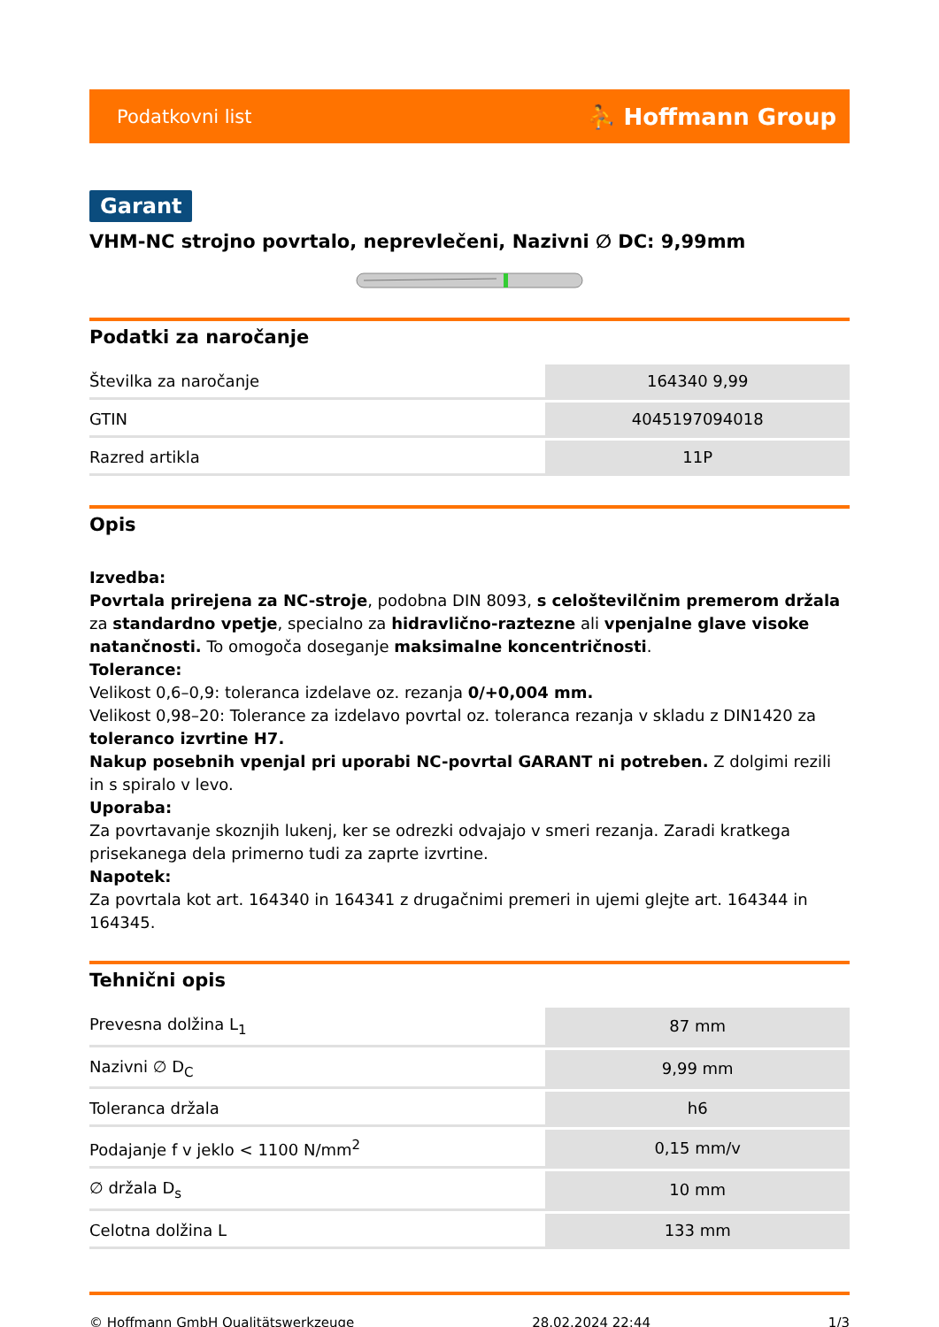Podatkovni list ⛹ Hoffmann Group
Garant
VHM-NC strojno povrtalo, neprevlečeni, Nazivni ∅ DC: 9,99mm
Podatki za naročanje
| Številka za naročanje | 164340 9,99 |
| GTIN | 4045197094018 |
| Razred artikla | 11P |
Opis
Izvedba:
Povrtala prirejena za NC-stroje, podobna DIN 8093, s celoštevilčnim premerom držala za standardno vpetje, specialno za hidravlično-raztezne ali vpenjalne glave visoke natančnosti. To omogoča doseganje maksimalne koncentričnosti.
Tolerance:
Velikost 0,6–0,9: toleranca izdelave oz. rezanja 0/+0,004 mm.
Velikost 0,98–20: Tolerance za izdelavo povrtal oz. toleranca rezanja v skladu z DIN1420 za toleranco izvrtine H7.
Nakup posebnih vpenjal pri uporabi NC-povrtal GARANT ni potreben. Z dolgimi rezili in s spiralo v levo.
Uporaba:
Za povrtavanje skoznjih lukenj, ker se odrezki odvajajo v smeri rezanja. Zaradi kratkega prisekanega dela primerno tudi za zaprte izvrtine.
Napotek:
Za povrtala kot art. 164340 in 164341 z drugačnimi premeri in ujemi glejte art. 164344 in 164345.
Tehnični opis
| Prevesna dolžina L<sub>1</sub> | 87 mm |
| Nazivni ∅ D<sub>C</sub> | 9,99 mm |
| Toleranca držala | h6 |
| Podajanje f v jeklo < 1100 N/mm<sup>2</sup> | 0,15 mm/v |
| ∅ držala D<sub>s</sub> | 10 mm |
| Celotna dolžina L | 133 mm |
© Hoffmann GmbH Qualitätswerkzeuge 28.02.2024 22:44 1/3